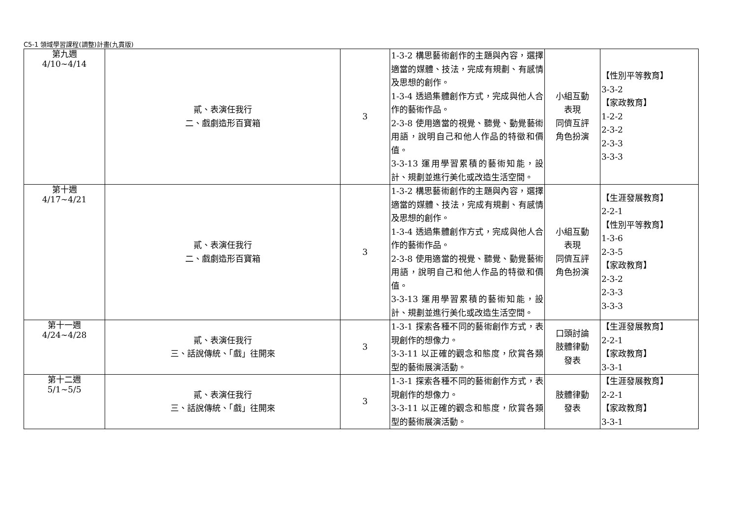C5-1 領域學習課程(調整)計畫(九貫版)
| 第九週 4/10~4/14 | 貳、表演任我行 二、戲劇造形百寶箱 | 3 | 1-3-2 構思藝術創作的主題與內容，選擇適當的媒體、技法，完成有規劃、有感情及思想的創作。 1-3-4 透過集體創作方式，完成與他人合作的藝術作品。 2-3-8 使用適當的視覺、聽覺、動覺藝術用語，說明自己和他人作品的特徵和價值。 3-3-13 運用學習累積的藝術知能，設計、規劃並進行美化或改造生活空間。 | 小組互動 表現 同儕互評 角色扮演 | 【性別平等教育】 3-3-2 【家政教育】 1-2-2 2-3-2 2-3-3 3-3-3 |
| 第十週 4/17~4/21 | 貳、表演任我行 二、戲劇造形百寶箱 | 3 | 1-3-2 構思藝術創作的主題與內容，選擇適當的媒體、技法，完成有規劃、有感情及思想的創作。 1-3-4 透過集體創作方式，完成與他人合作的藝術作品。 2-3-8 使用適當的視覺、聽覺、動覺藝術用語，說明自己和他人作品的特徵和價值。 3-3-13 運用學習累積的藝術知能，設計、規劃並進行美化或改造生活空間。 | 小組互動 表現 同儕互評 角色扮演 | 【生涯發展教育】 2-2-1 【性別平等教育】 1-3-6 2-3-5 【家政教育】 2-3-2 2-3-3 3-3-3 |
| 第十一週 4/24~4/28 | 貳、表演任我行 三、話說傳統、「戲」往開來 | 3 | 1-3-1 探索各種不同的藝術創作方式，表現創作的想像力。 3-3-11 以正確的觀念和態度，欣賞各類型的藝術展演活動。 | 口頭討論 肢體律動 發表 | 【生涯發展教育】 2-2-1 【家政教育】 3-3-1 |
| 第十二週 5/1~5/5 | 貳、表演任我行 三、話說傳統、「戲」往開來 | 3 | 1-3-1 探索各種不同的藝術創作方式，表現創作的想像力。 3-3-11 以正確的觀念和態度，欣賞各類型的藝術展演活動。 | 肢體律動 發表 | 【生涯發展教育】 2-2-1 【家政教育】 3-3-1 |